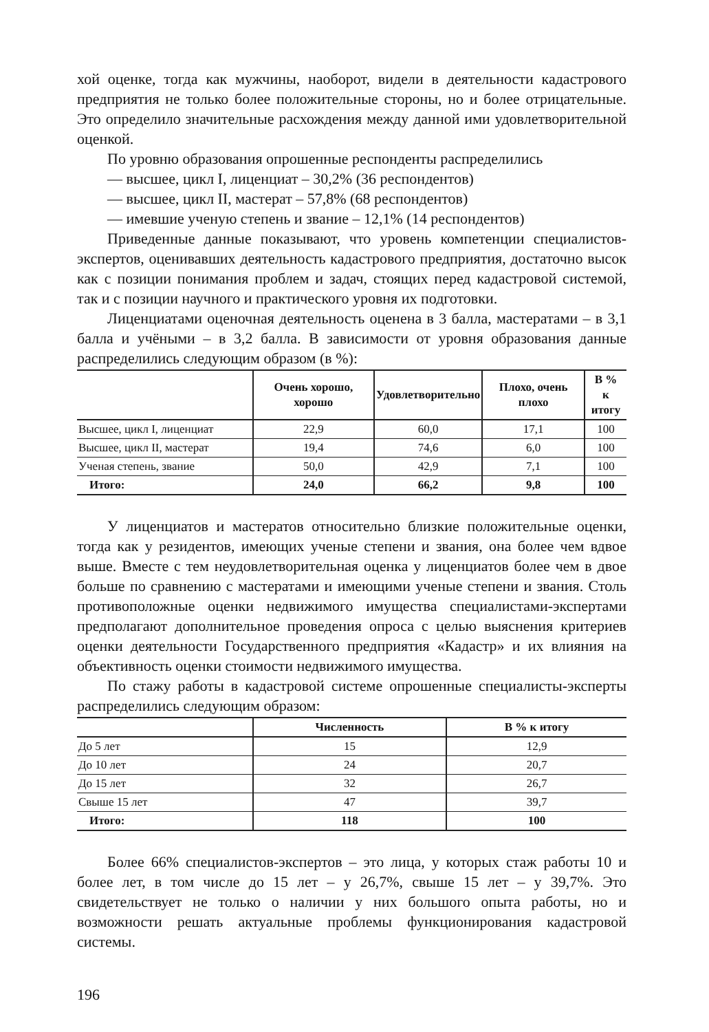хой оценке, тогда как мужчины, наоборот, видели в деятельности кадастрового предприятия не только более положительные стороны, но и более отрицательные. Это определило значительные расхождения между данной ими удовлетворительной оценкой.
По уровню образования опрошенные респонденты распределились
— высшее, цикл I, лиценциат – 30,2% (36 респондентов)
— высшее, цикл II, мастерат – 57,8% (68 респондентов)
— имевшие ученую степень и звание – 12,1% (14 респондентов)
Приведенные данные показывают, что уровень компетенции специалистов-экспертов, оценивавших деятельность кадастрового предприятия, достаточно высок как с позиции понимания проблем и задач, стоящих перед кадастровой системой, так и с позиции научного и практического уровня их подготовки.
Лиценциатами оценочная деятельность оценена в 3 балла, мастератами – в 3,1 балла и учёными – в 3,2 балла. В зависимости от уровня образования данные распределились следующим образом (в %):
| | Очень хорошо, хорошо | Удовлетворительно | Плохо, очень плохо | В % к итогу |
| --- | --- | --- | --- | --- |
| Высшее, цикл I, лиценциат | 22,9 | 60,0 | 17,1 | 100 |
| Высшее, цикл II, мастерат | 19,4 | 74,6 | 6,0 | 100 |
| Ученая степень, звание | 50,0 | 42,9 | 7,1 | 100 |
| Итого: | 24,0 | 66,2 | 9,8 | 100 |
У лиценциатов и мастератов относительно близкие положительные оценки, тогда как у резидентов, имеющих ученые степени и звания, она более чем вдвое выше. Вместе с тем неудовлетворительная оценка у лиценциатов более чем в двое больше по сравнению с мастератами и имеющими ученые степени и звания. Столь противоположные оценки недвижимого имущества специалистами-экспертами предполагают дополнительное проведения опроса с целью выяснения критериев оценки деятельности Государственного предприятия «Кадастр» и их влияния на объективность оценки стоимости недвижимого имущества.
По стажу работы в кадастровой системе опрошенные специалисты-эксперты распределились следующим образом:
| | Численность | В % к итогу |
| --- | --- | --- |
| До 5 лет | 15 | 12,9 |
| До 10 лет | 24 | 20,7 |
| До 15 лет | 32 | 26,7 |
| Свыше 15 лет | 47 | 39,7 |
| Итого: | 118 | 100 |
Более 66% специалистов-экспертов – это лица, у которых стаж работы 10 и более лет, в том числе до 15 лет – у 26,7%, свыше 15 лет – у 39,7%. Это свидетельствует не только о наличии у них большого опыта работы, но и возможности решать актуальные проблемы функционирования кадастровой системы.
196